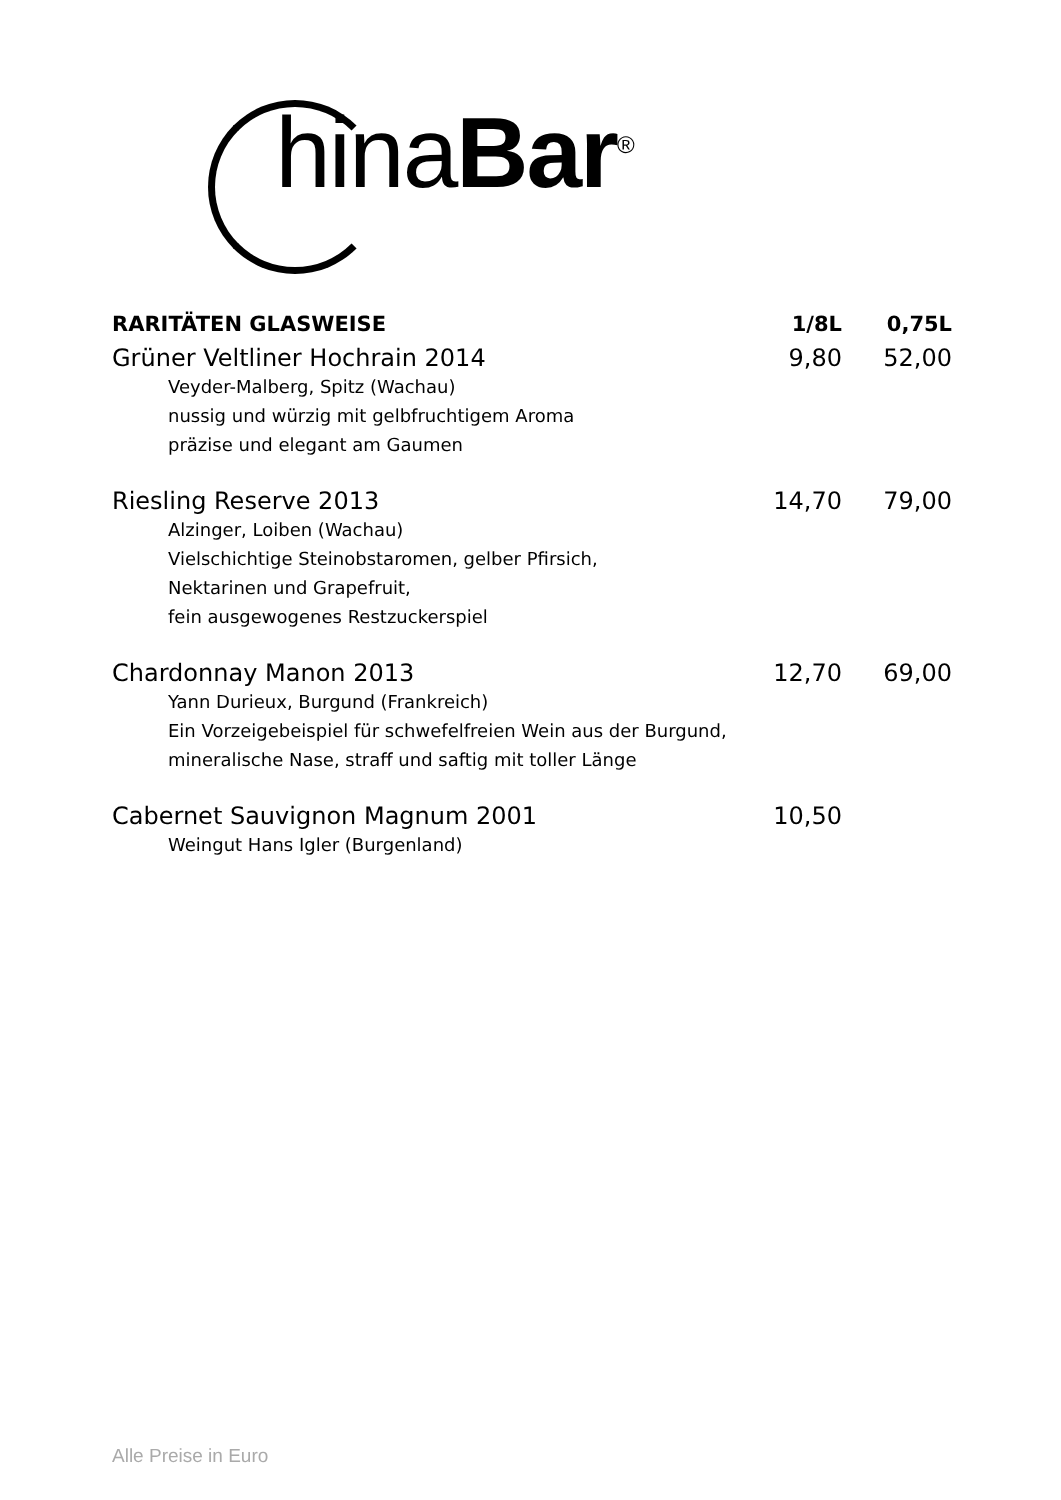ChinaBar<sup>®</sup>
| RARITÄTEN GLASWEISE | 1/8L | 0,75L |
| --- | --- | --- |
| Grüner Veltliner Hochrain 2014 | 9,80 | 52,00 |
| Veyder-Malberg, Spitz (Wachau) nussig und würzig mit gelbfruchtigem Aroma präzise und elegant am Gaumen | | |
| Riesling Reserve 2013 | 14,70 | 79,00 |
| Alzinger, Loiben (Wachau) Vielschichtige Steinobstaromen, gelber Pfirsich, Nektarinen und Grapefruit, fein ausgewogenes Restzuckerspiel | | |
| Chardonnay Manon 2013 | 12,70 | 69,00 |
| Yann Durieux, Burgund (Frankreich) Ein Vorzeigebeispiel für schwefelfreien Wein aus der Burgund, mineralische Nase, straff und saftig mit toller Länge | | |
| Cabernet Sauvignon Magnum 2001 | 10,50 | |
| Weingut Hans Igler (Burgenland) | | |
Alle Preise in Euro